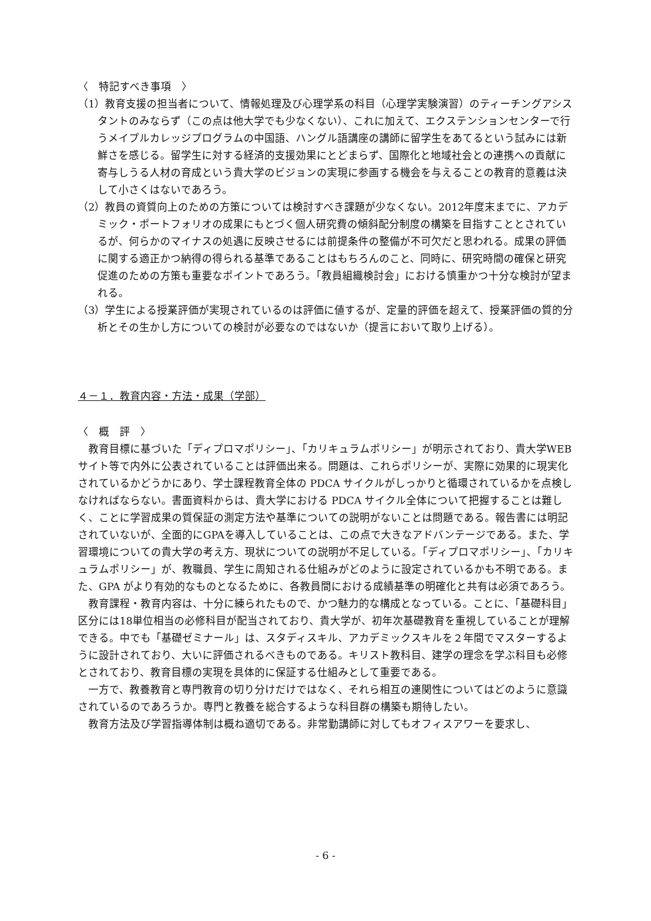〈　特記すべき事項　〉
（1）教育支援の担当者について、情報処理及び心理学系の科目（心理学実験演習）のティーチングアシスタントのみならず（この点は他大学でも少なくない）、これに加えて、エクステンションセンターで行うメイプルカレッジプログラムの中国語、ハングル語講座の講師に留学生をあてるという試みには新鮮さを感じる。留学生に対する経済的支援効果にとどまらず、国際化と地域社会との連携への貢献に寄与しうる人材の育成という貴大学のビジョンの実現に参画する機会を与えることの教育的意義は決して小さくはないであろう。
（2）教員の資質向上のための方策については検討すべき課題が少なくない。2012年度末までに、アカデミック・ポートフォリオの成果にもとづく個人研究費の傾斜配分制度の構築を目指すこととされているが、何らかのマイナスの処遇に反映させるには前提条件の整備が不可欠だと思われる。成果の評価に関する適正かつ納得の得られる基準であることはもちろんのこと、同時に、研究時間の確保と研究促進のための方策も重要なポイントであろう。「教員組織検討会」における慎重かつ十分な検討が望まれる。
（3）学生による授業評価が実現されているのは評価に値するが、定量的評価を超えて、授業評価の質的分析とその生かし方についての検討が必要なのではないか（提言において取り上げる）。
４－１．教育内容・方法・成果（学部）
〈　概　評　〉
教育目標に基づいた「ディプロマポリシー」、「カリキュラムポリシー」が明示されており、貴大学WEBサイト等で内外に公表されていることは評価出来る。問題は、これらポリシーが、実際に効果的に現実化されているかどうかにあり、学士課程教育全体の PDCA サイクルがしっかりと循環されているかを点検しなければならない。書面資料からは、貴大学における PDCA サイクル全体について把握することは難しく、ことに学習成果の質保証の測定方法や基準についての説明がないことは問題である。報告書には明記されていないが、全面的にGPAを導入していることは、この点で大きなアドバンテージである。また、学習環境についての貴大学の考え方、現状についての説明が不足している。「ディプロマポリシー」、「カリキュラムポリシー」が、教職員、学生に周知される仕組みがどのように設定されているかも不明である。また、GPA がより有効的なものとなるために、各教員間における成績基準の明確化と共有は必須であろう。
教育課程・教育内容は、十分に練られたもので、かつ魅力的な構成となっている。ことに、「基礎科目」区分には18単位相当の必修科目が配当されており、貴大学が、初年次基礎教育を重視していることが理解できる。中でも「基礎ゼミナール」は、スタディスキル、アカデミックスキルを２年間でマスターするように設計されており、大いに評価されるべきものである。キリスト教科目、建学の理念を学ぶ科目も必修とされており、教育目標の実現を具体的に保証する仕組みとして重要である。
一方で、教養教育と専門教育の切り分けだけではなく、それら相互の連関性についてはどのように意識されているのであろうか。専門と教養を総合するような科目群の構築も期待したい。
教育方法及び学習指導体制は概ね適切である。非常勤講師に対してもオフィスアワーを要求し、
- 6 -